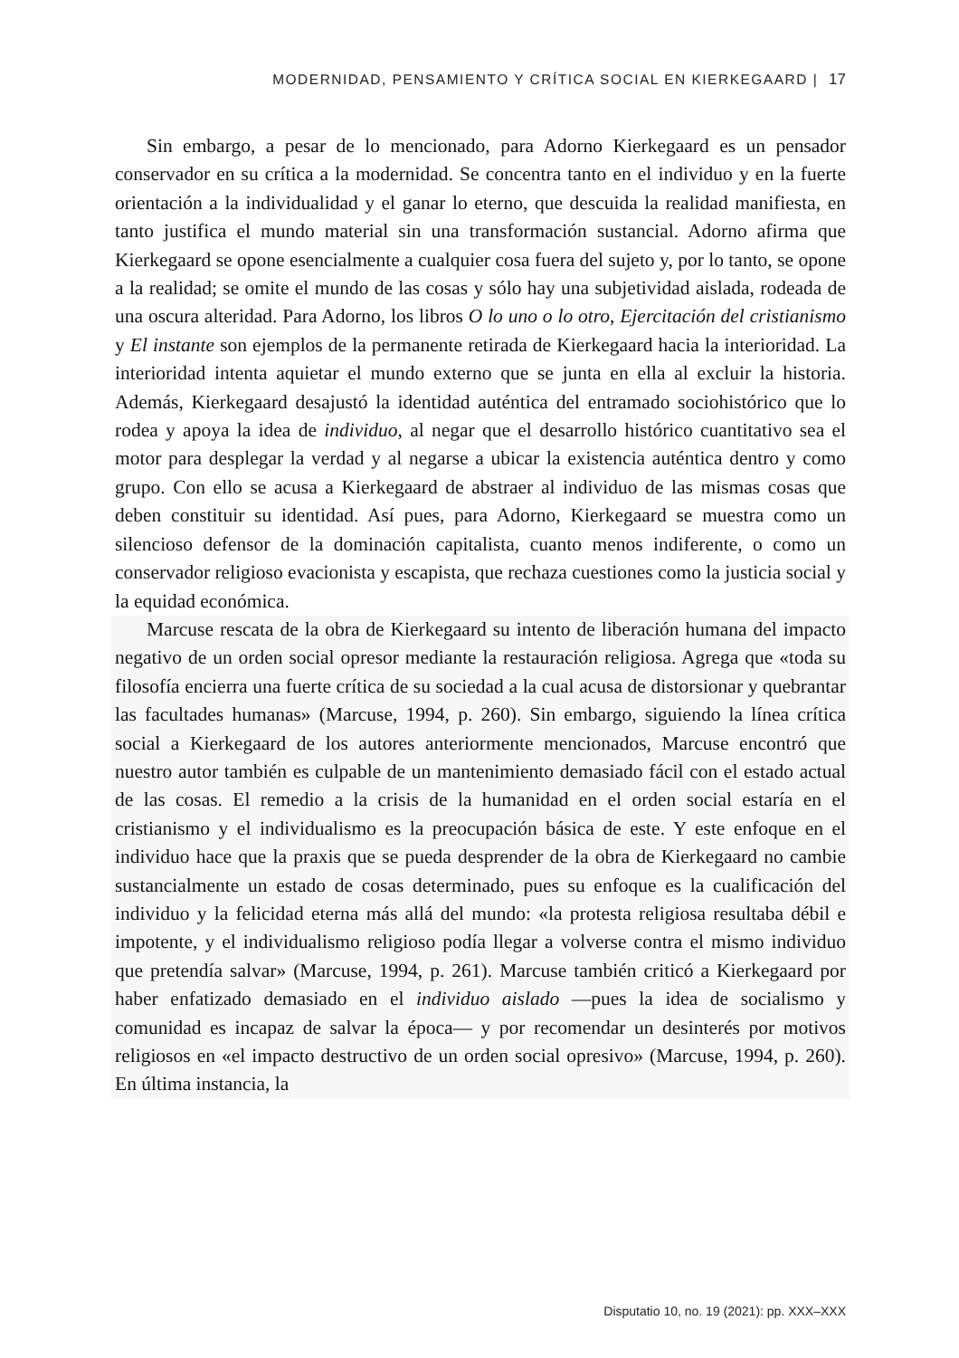MODERNIDAD, PENSAMIENTO Y CRÍTICA SOCIAL EN KIERKEGAARD | 17
Sin embargo, a pesar de lo mencionado, para Adorno Kierkegaard es un pensador conservador en su crítica a la modernidad. Se concentra tanto en el individuo y en la fuerte orientación a la individualidad y el ganar lo eterno, que descuida la realidad manifiesta, en tanto justifica el mundo material sin una transformación sustancial. Adorno afirma que Kierkegaard se opone esencialmente a cualquier cosa fuera del sujeto y, por lo tanto, se opone a la realidad; se omite el mundo de las cosas y sólo hay una subjetividad aislada, rodeada de una oscura alteridad. Para Adorno, los libros O lo uno o lo otro, Ejercitación del cristianismo y El instante son ejemplos de la permanente retirada de Kierkegaard hacia la interioridad. La interioridad intenta aquietar el mundo externo que se junta en ella al excluir la historia. Además, Kierkegaard desajustó la identidad auténtica del entramado sociohistórico que lo rodea y apoya la idea de individuo, al negar que el desarrollo histórico cuantitativo sea el motor para desplegar la verdad y al negarse a ubicar la existencia auténtica dentro y como grupo. Con ello se acusa a Kierkegaard de abstraer al individuo de las mismas cosas que deben constituir su identidad. Así pues, para Adorno, Kierkegaard se muestra como un silencioso defensor de la dominación capitalista, cuanto menos indiferente, o como un conservador religioso evacionista y escapista, que rechaza cuestiones como la justicia social y la equidad económica.
Marcuse rescata de la obra de Kierkegaard su intento de liberación humana del impacto negativo de un orden social opresor mediante la restauración religiosa. Agrega que «toda su filosofía encierra una fuerte crítica de su sociedad a la cual acusa de distorsionar y quebrantar las facultades humanas» (Marcuse, 1994, p. 260). Sin embargo, siguiendo la línea crítica social a Kierkegaard de los autores anteriormente mencionados, Marcuse encontró que nuestro autor también es culpable de un mantenimiento demasiado fácil con el estado actual de las cosas. El remedio a la crisis de la humanidad en el orden social estaría en el cristianismo y el individualismo es la preocupación básica de este. Y este enfoque en el individuo hace que la praxis que se pueda desprender de la obra de Kierkegaard no cambie sustancialmente un estado de cosas determinado, pues su enfoque es la cualificación del individuo y la felicidad eterna más allá del mundo: «la protesta religiosa resultaba débil e impotente, y el individualismo religioso podía llegar a volverse contra el mismo individuo que pretendía salvar» (Marcuse, 1994, p. 261). Marcuse también criticó a Kierkegaard por haber enfatizado demasiado en el individuo aislado —pues la idea de socialismo y comunidad es incapaz de salvar la época— y por recomendar un desinterés por motivos religiosos en «el impacto destructivo de un orden social opresivo» (Marcuse, 1994, p. 260). En última instancia, la
Disputatio 10, no. 19 (2021): pp. XXX–XXX